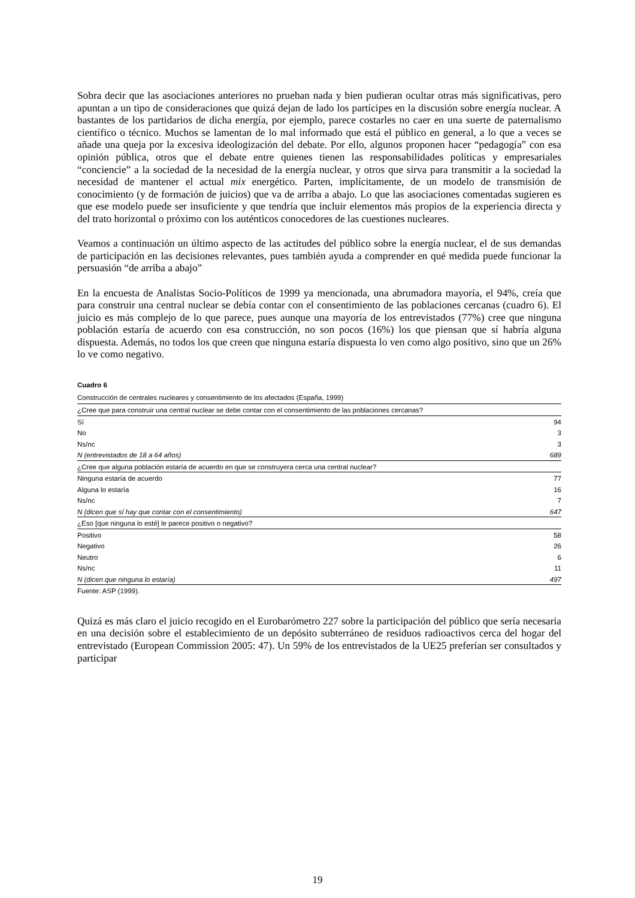Sobra decir que las asociaciones anteriores no prueban nada y bien pudieran ocultar otras más significativas, pero apuntan a un tipo de consideraciones que quizá dejan de lado los partícipes en la discusión sobre energía nuclear. A bastantes de los partidarios de dicha energía, por ejemplo, parece costarles no caer en una suerte de paternalismo científico o técnico. Muchos se lamentan de lo mal informado que está el público en general, a lo que a veces se añade una queja por la excesiva ideologización del debate. Por ello, algunos proponen hacer “pedagogía” con esa opinión pública, otros que el debate entre quienes tienen las responsabilidades políticas y empresariales “conciencie” a la sociedad de la necesidad de la energía nuclear, y otros que sirva para transmitir a la sociedad la necesidad de mantener el actual mix energético. Parten, implícitamente, de un modelo de transmisión de conocimiento (y de formación de juicios) que va de arriba a abajo. Lo que las asociaciones comentadas sugieren es que ese modelo puede ser insuficiente y que tendría que incluir elementos más propios de la experiencia directa y del trato horizontal o próximo con los auténticos conocedores de las cuestiones nucleares.
Veamos a continuación un último aspecto de las actitudes del público sobre la energía nuclear, el de sus demandas de participación en las decisiones relevantes, pues también ayuda a comprender en qué medida puede funcionar la persuasión “de arriba a abajo”
En la encuesta de Analistas Socio-Políticos de 1999 ya mencionada, una abrumadora mayoría, el 94%, creía que para construir una central nuclear se debía contar con el consentimiento de las poblaciones cercanas (cuadro 6). El juicio es más complejo de lo que parece, pues aunque una mayoría de los entrevistados (77%) cree que ninguna población estaría de acuerdo con esa construcción, no son pocos (16%) los que piensan que sí habría alguna dispuesta. Además, no todos los que creen que ninguna estaría dispuesta lo ven como algo positivo, sino que un 26% lo ve como negativo.
Cuadro 6
Construcción de centrales nucleares y consentimiento de los afectados (España, 1999)
| ¿Cree que para construir una central nuclear se debe contar con el consentimiento de las poblaciones cercanas? | |
| Sí | 94 |
| No | 3 |
| Ns/nc | 3 |
| N (entrevistados de 18 a 64 años) | 689 |
| ¿Cree que alguna población estaría de acuerdo en que se construyera cerca una central nuclear? | |
| Ninguna estaría de acuerdo | 77 |
| Alguna lo estaría | 16 |
| Ns/nc | 7 |
| N (dicen que sí hay que contar con el consentimiento) | 647 |
| ¿Eso [que ninguna lo esté] le parece positivo o negativo? | |
| Positivo | 58 |
| Negativo | 26 |
| Neutro | 6 |
| Ns/nc | 11 |
| N (dicen que ninguna lo estaría) | 497 |
Fuente: ASP (1999).
Quizá es más claro el juicio recogido en el Eurobarómetro 227 sobre la participación del público que sería necesaria en una decisión sobre el establecimiento de un depósito subterráneo de residuos radioactivos cerca del hogar del entrevistado (European Commission 2005: 47). Un 59% de los entrevistados de la UE25 preferían ser consultados y participar
19